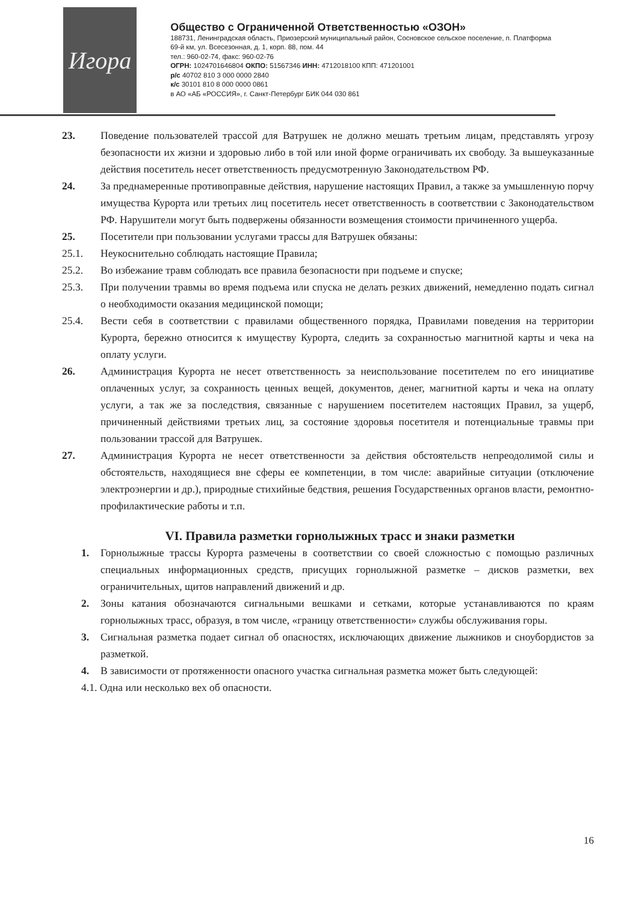Игора
Общество с Ограниченной Ответственностью «ОЗОН»
188731, Ленинградская область, Приозерский муниципальный район, Сосновское сельское поселение, п. Платформа 69-й км, ул. Всесезонная, д. 1, корп. 88, пом. 44
тел.: 960-02-74, факс: 960-02-76
ОГРН: 1024701646804 ОКПО: 51567346 ИНН: 4712018100 КПП: 471201001
р/с 40702 810 3 000 0000 2840
к/с 30101 810 8 000 0000 0861
в АО «АБ «РОССИЯ», г. Санкт-Петербург БИК 044 030 861
23. Поведение пользователей трассой для Ватрушек не должно мешать третьим лицам, представлять угрозу безопасности их жизни и здоровью либо в той или иной форме ограничивать их свободу. За вышеуказанные действия посетитель несет ответственность предусмотренную Законодательством РФ.
24. За преднамеренные противоправные действия, нарушение настоящих Правил, а также за умышленную порчу имущества Курорта или третьих лиц посетитель несет ответственность в соответствии с Законодательством РФ. Нарушители могут быть подвержены обязанности возмещения стоимости причиненного ущерба.
25. Посетители при пользовании услугами трассы для Ватрушек обязаны:
25.1. Неукоснительно соблюдать настоящие Правила;
25.2. Во избежание травм соблюдать все правила безопасности при подъеме и спуске;
25.3. При получении травмы во время подъема или спуска не делать резких движений, немедленно подать сигнал о необходимости оказания медицинской помощи;
25.4. Вести себя в соответствии с правилами общественного порядка, Правилами поведения на территории Курорта, бережно относится к имуществу Курорта, следить за сохранностью магнитной карты и чека на оплату услуги.
26. Администрация Курорта не несет ответственность за неиспользование посетителем по его инициативе оплаченных услуг, за сохранность ценных вещей, документов, денег, магнитной карты и чека на оплату услуги, а так же за последствия, связанные с нарушением посетителем настоящих Правил, за ущерб, причиненный действиями третьих лиц, за состояние здоровья посетителя и потенциальные травмы при пользовании трассой для Ватрушек.
27. Администрация Курорта не несет ответственности за действия обстоятельств непреодолимой силы и обстоятельств, находящиеся вне сферы ее компетенции, в том числе: аварийные ситуации (отключение электроэнергии и др.), природные стихийные бедствия, решения Государственных органов власти, ремонтно-профилактические работы и т.п.
VI. Правила разметки горнолыжных трасс и знаки разметки
1. Горнолыжные трассы Курорта размечены в соответствии со своей сложностью с помощью различных специальных информационных средств, присущих горнолыжной разметке – дисков разметки, вех ограничительных, щитов направлений движений и др.
2. Зоны катания обозначаются сигнальными вешками и сетками, которые устанавливаются по краям горнолыжных трасс, образуя, в том числе, «границу ответственности» службы обслуживания горы.
3. Сигнальная разметка подает сигнал об опасностях, исключающих движение лыжников и сноубордистов за разметкой.
4. В зависимости от протяженности опасного участка сигнальная разметка может быть следующей:
4.1. Одна или несколько вех об опасности.
16